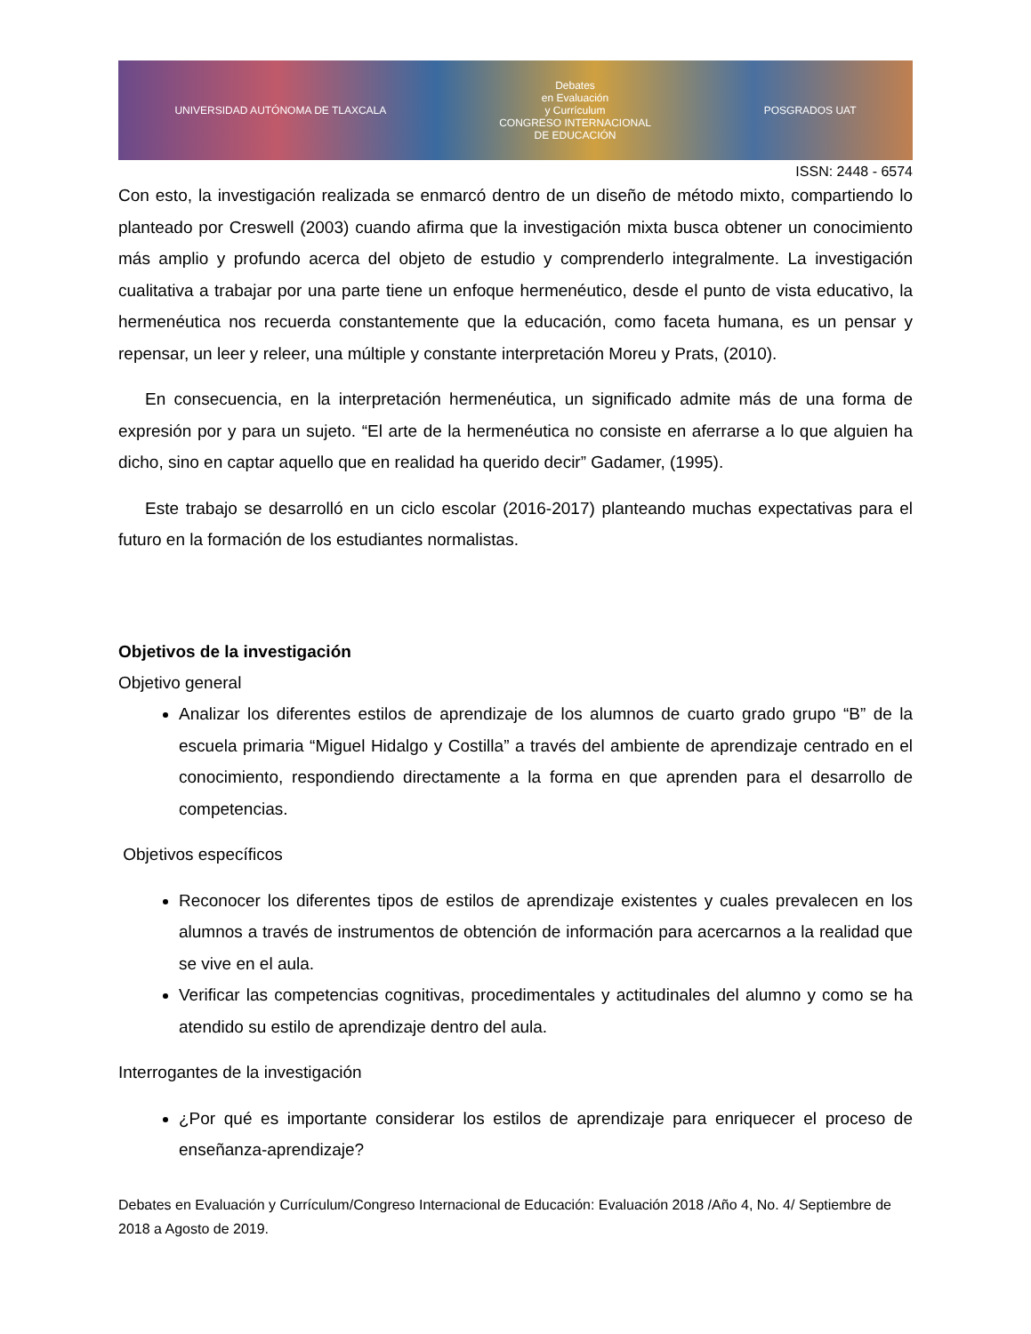UNIVERSIDAD AUTÓNOMA DE TLAXCALA Debates
en Evaluación
y Currículum
CONGRESO INTERNACIONAL
DE EDUCACIÓN POSGRADOS UAT
ISSN: 2448 - 6574
Con esto, la investigación realizada se enmarcó dentro de un diseño de método mixto, compartiendo lo planteado por Creswell (2003) cuando afirma que la investigación mixta busca obtener un conocimiento más amplio y profundo acerca del objeto de estudio y comprenderlo integralmente. La investigación cualitativa a trabajar por una parte tiene un enfoque hermenéutico, desde el punto de vista educativo, la hermenéutica nos recuerda constantemente que la educación, como faceta humana, es un pensar y repensar, un leer y releer, una múltiple y constante interpretación Moreu y Prats, (2010).
En consecuencia, en la interpretación hermenéutica, un significado admite más de una forma de expresión por y para un sujeto. “El arte de la hermenéutica no consiste en aferrarse a lo que alguien ha dicho, sino en captar aquello que en realidad ha querido decir” Gadamer, (1995).
Este trabajo se desarrolló en un ciclo escolar (2016-2017) planteando muchas expectativas para el futuro en la formación de los estudiantes normalistas.
Objetivos de la investigación
Objetivo general
Analizar los diferentes estilos de aprendizaje de los alumnos de cuarto grado grupo “B” de la escuela primaria “Miguel Hidalgo y Costilla” a través del ambiente de aprendizaje centrado en el conocimiento, respondiendo directamente a la forma en que aprenden para el desarrollo de competencias.
Objetivos específicos
Reconocer los diferentes tipos de estilos de aprendizaje existentes y cuales prevalecen en los alumnos a través de instrumentos de obtención de información para acercarnos a la realidad que se vive en el aula.
Verificar las competencias cognitivas, procedimentales y actitudinales del alumno y como se ha atendido su estilo de aprendizaje dentro del aula.
Interrogantes de la investigación
¿Por qué es importante considerar los estilos de aprendizaje para enriquecer el proceso de enseñanza-aprendizaje?
Debates en Evaluación y Currículum/Congreso Internacional de Educación: Evaluación 2018 /Año 4, No. 4/ Septiembre de 2018 a Agosto de 2019.